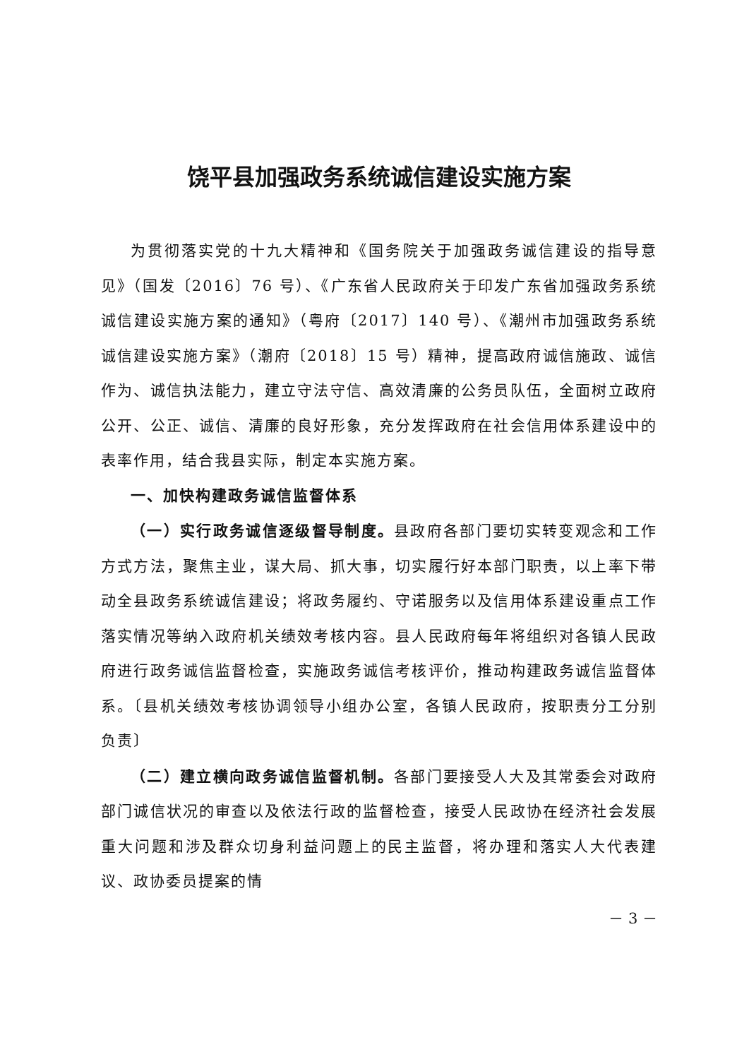饶平县加强政务系统诚信建设实施方案
为贯彻落实党的十九大精神和《国务院关于加强政务诚信建设的指导意见》（国发〔2016〕76 号）、《广东省人民政府关于印发广东省加强政务系统诚信建设实施方案的通知》（粤府〔2017〕140 号）、《潮州市加强政务系统诚信建设实施方案》（潮府〔2018〕15 号）精神，提高政府诚信施政、诚信作为、诚信执法能力，建立守法守信、高效清廉的公务员队伍，全面树立政府公开、公正、诚信、清廉的良好形象，充分发挥政府在社会信用体系建设中的表率作用，结合我县实际，制定本实施方案。
一、加快构建政务诚信监督体系
（一）实行政务诚信逐级督导制度。县政府各部门要切实转变观念和工作方式方法，聚焦主业，谋大局、抓大事，切实履行好本部门职责，以上率下带动全县政务系统诚信建设；将政务履约、守诺服务以及信用体系建设重点工作落实情况等纳入政府机关绩效考核内容。县人民政府每年将组织对各镇人民政府进行政务诚信监督检查，实施政务诚信考核评价，推动构建政务诚信监督体系。〔县机关绩效考核协调领导小组办公室，各镇人民政府，按职责分工分别负责〕
（二）建立横向政务诚信监督机制。各部门要接受人大及其常委会对政府部门诚信状况的审查以及依法行政的监督检查，接受人民政协在经济社会发展重大问题和涉及群众切身利益问题上的民主监督，将办理和落实人大代表建议、政协委员提案的情
－ 3 －